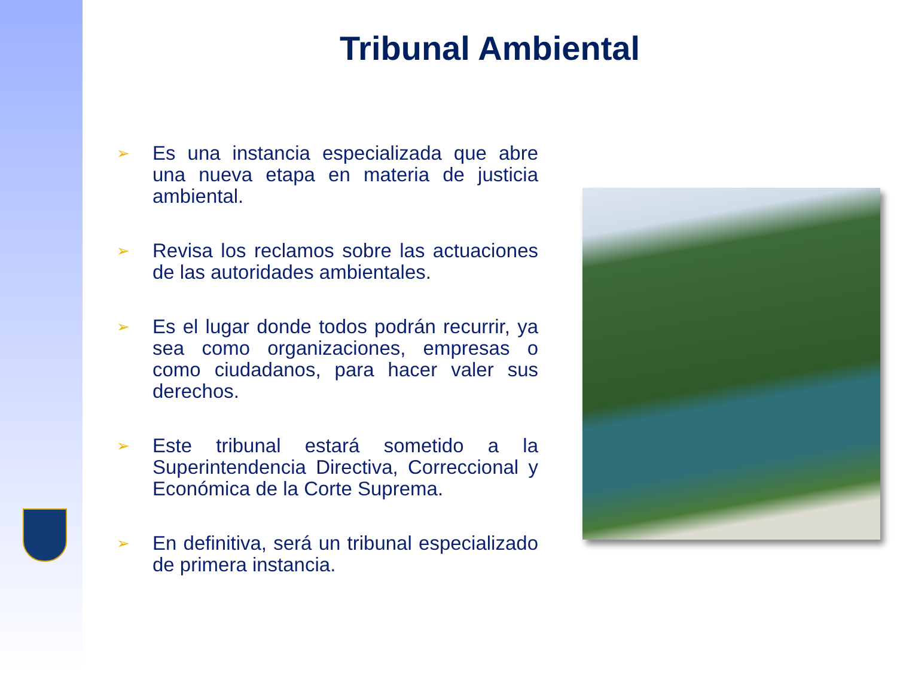Tribunal Ambiental
➢ Es una instancia especializada que abre una nueva etapa en materia de justicia ambiental.
➢ Revisa los reclamos sobre las actuaciones de las autoridades ambientales.
➢ Es el lugar donde todos podrán recurrir, ya sea como organizaciones, empresas o como ciudadanos, para hacer valer sus derechos.
➢ Este tribunal estará sometido a la Superintendencia Directiva, Correccional y Económica de la Corte Suprema.
➢ En definitiva, será un tribunal especializado de primera instancia.